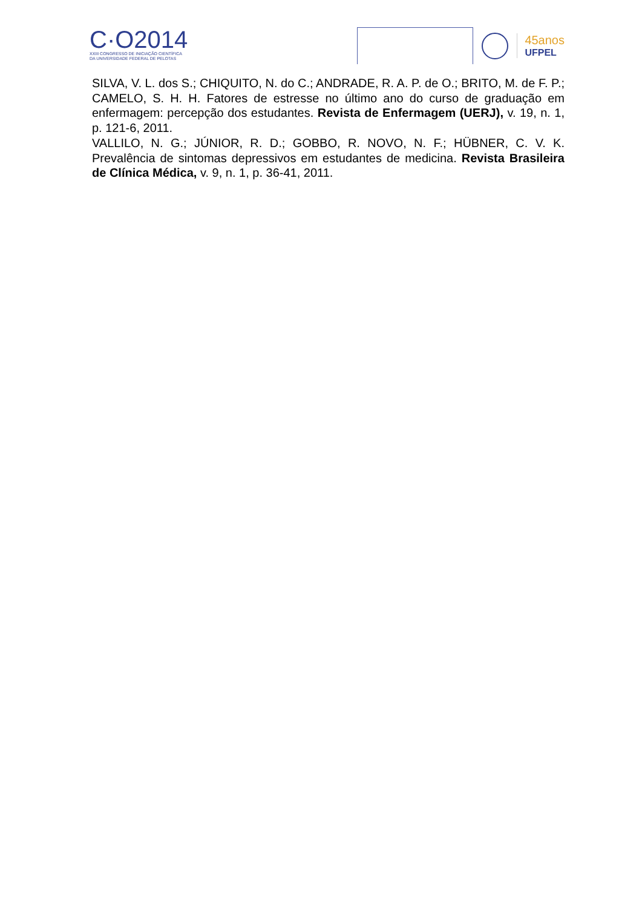C·O2014
XXIII CONGRESSO DE INICIAÇÃO CIENTÍFICA
DA UNIVERSIDADE FEDERAL DE PELOTAS
45anos
UFPEL
SILVA, V. L. dos S.; CHIQUITO, N. do C.; ANDRADE, R. A. P. de O.; BRITO, M. de F. P.; CAMELO, S. H. H. Fatores de estresse no último ano do curso de graduação em enfermagem: percepção dos estudantes. Revista de Enfermagem (UERJ), v. 19, n. 1, p. 121-6, 2011.
VALLILO, N. G.; JÚNIOR, R. D.; GOBBO, R. NOVO, N. F.; HÜBNER, C. V. K. Prevalência de sintomas depressivos em estudantes de medicina. Revista Brasileira de Clínica Médica, v. 9, n. 1, p. 36-41, 2011.